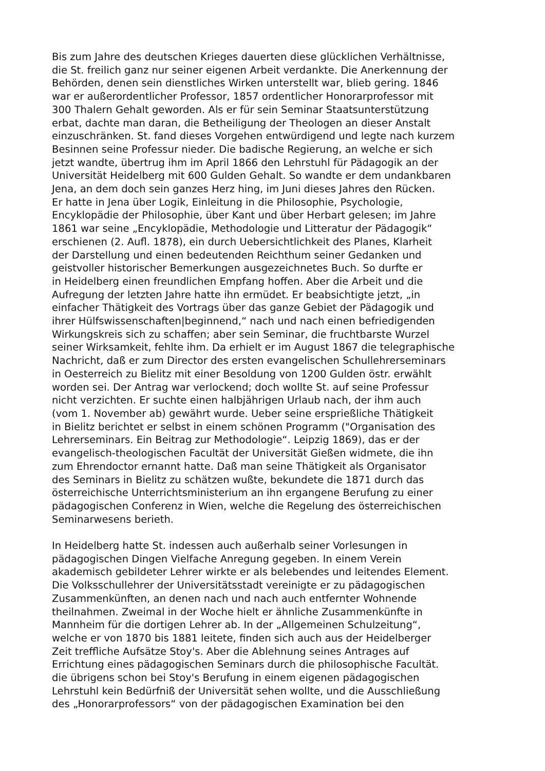Bis zum Jahre des deutschen Krieges dauerten diese glücklichen Verhältnisse,
die St. freilich ganz nur seiner eigenen Arbeit verdankte. Die Anerkennung der
Behörden, denen sein dienstliches Wirken unterstellt war, blieb gering. 1846
war er außerordentlicher Professor, 1857 ordentlicher Honorarprofessor mit
300 Thalern Gehalt geworden. Als er für sein Seminar Staatsunterstützung
erbat, dachte man daran, die Betheiligung der Theologen an dieser Anstalt
einzuschränken. St. fand dieses Vorgehen entwürdigend und legte nach kurzem
Besinnen seine Professur nieder. Die badische Regierung, an welche er sich
jetzt wandte, übertrug ihm im April 1866 den Lehrstuhl für Pädagogik an der
Universität Heidelberg mit 600 Gulden Gehalt. So wandte er dem undankbaren
Jena, an dem doch sein ganzes Herz hing, im Juni dieses Jahres den Rücken.
Er hatte in Jena über Logik, Einleitung in die Philosophie, Psychologie,
Encyklopädie der Philosophie, über Kant und über Herbart gelesen; im Jahre
1861 war seine „Encyklopädie, Methodologie und Litteratur der Pädagogik“
erschienen (2. Aufl. 1878), ein durch Uebersichtlichkeit des Planes, Klarheit
der Darstellung und einen bedeutenden Reichthum seiner Gedanken und
geistvoller historischer Bemerkungen ausgezeichnetes Buch. So durfte er
in Heidelberg einen freundlichen Empfang hoffen. Aber die Arbeit und die
Aufregung der letzten Jahre hatte ihn ermüdet. Er beabsichtigte jetzt, „in
einfacher Thätigkeit des Vortrags über das ganze Gebiet der Pädagogik und
ihrer Hülfswissenschaften|beginnend,“ nach und nach einen befriedigenden
Wirkungskreis sich zu schaffen; aber sein Seminar, die fruchtbarste Wurzel
seiner Wirksamkeit, fehlte ihm. Da erhielt er im August 1867 die telegraphische
Nachricht, daß er zum Director des ersten evangelischen Schullehrerseminars
in Oesterreich zu Bielitz mit einer Besoldung von 1200 Gulden östr. erwählt
worden sei. Der Antrag war verlockend; doch wollte St. auf seine Professur
nicht verzichten. Er suchte einen halbjährigen Urlaub nach, der ihm auch
(vom 1. November ab) gewährt wurde. Ueber seine ersprießliche Thätigkeit
in Bielitz berichtet er selbst in einem schönen Programm ("Organisation des
Lehrerseminars. Ein Beitrag zur Methodologie“. Leipzig 1869), das er der
evangelisch-theologischen Facultät der Universität Gießen widmete, die ihn
zum Ehrendoctor ernannt hatte. Daß man seine Thätigkeit als Organisator
des Seminars in Bielitz zu schätzen wußte, bekundete die 1871 durch das
österreichische Unterrichtsministerium an ihn ergangene Berufung zu einer
pädagogischen Conferenz in Wien, welche die Regelung des österreichischen
Seminarwesens berieth.
In Heidelberg hatte St. indessen auch außerhalb seiner Vorlesungen in
pädagogischen Dingen Vielfache Anregung gegeben. In einem Verein
akademisch gebildeter Lehrer wirkte er als belebendes und leitendes Element.
Die Volksschullehrer der Universitätsstadt vereinigte er zu pädagogischen
Zusammenkünften, an denen nach und nach auch entfernter Wohnende
theilnahmen. Zweimal in der Woche hielt er ähnliche Zusammenkünfte in
Mannheim für die dortigen Lehrer ab. In der „Allgemeinen Schulzeitung“,
welche er von 1870 bis 1881 leitete, finden sich auch aus der Heidelberger
Zeit treffliche Aufsätze Stoy's. Aber die Ablehnung seines Antrages auf
Errichtung eines pädagogischen Seminars durch die philosophische Facultät.
die übrigens schon bei Stoy's Berufung in einem eigenen pädagogischen
Lehrstuhl kein Bedürfniß der Universität sehen wollte, und die Ausschließung
des „Honorarprofessors“ von der pädagogischen Examination bei den